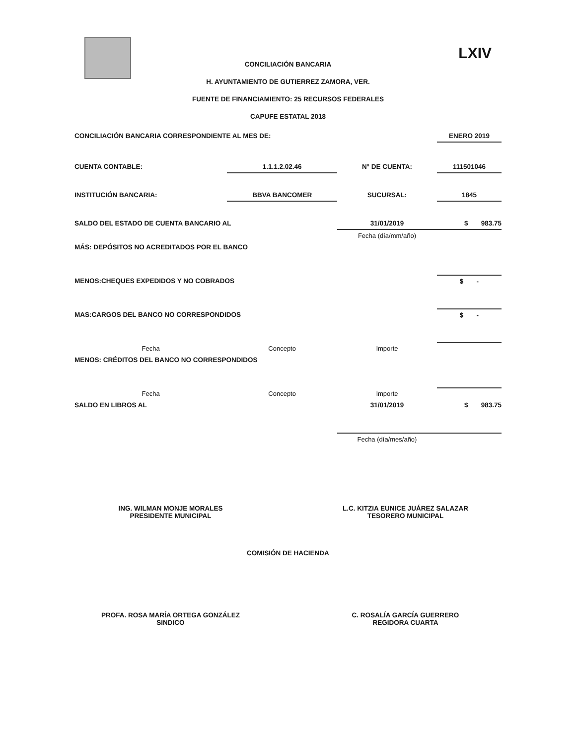LXIV
CONCILIACIÓN BANCARIA
H. AYUNTAMIENTO DE GUTIERREZ ZAMORA, VER.
FUENTE DE FINANCIAMIENTO: 25 RECURSOS FEDERALES
CAPUFE ESTATAL 2018
| CONCILIACIÓN BANCARIA CORRESPONDIENTE AL MES DE: | | | | ENERO 2019 |
| CUENTA CONTABLE: | 1.1.1.2.02.46 | | N° DE CUENTA: | 111501046 |
| INSTITUCIÓN BANCARIA: | BBVA BANCOMER | | SUCURSAL: | 1845 |
| SALDO DEL ESTADO DE CUENTA BANCARIO AL | | 31/01/2019 | | $ 983.75 |
| | | Fecha (día/mm/año) | | |
| MÁS: DEPÓSITOS NO ACREDITADOS POR EL BANCO | | | | |
| MENOS:CHEQUES EXPEDIDOS Y NO COBRADOS | | | | $ - |
| MAS:CARGOS DEL BANCO NO CORRESPONDIDOS | | | | $ - |
| Fecha | Concepto | Importe | | |
| MENOS: CRÉDITOS DEL BANCO NO CORRESPONDIDOS | | | | |
| Fecha | Concepto | Importe | | |
| SALDO EN LIBROS AL | | 31/01/2019 | | $ 983.75 |
| | | Fecha (día/mes/año) | | |
ING. WILMAN MONJE MORALES
PRESIDENTE MUNICIPAL
L.C. KITZIA EUNICE JUÁREZ SALAZAR
TESORERO MUNICIPAL
COMISIÓN DE HACIENDA
PROFA. ROSA MARÍA ORTEGA GONZÁLEZ
SINDICO
C. ROSALÍA GARCÍA GUERRERO
REGIDORA CUARTA